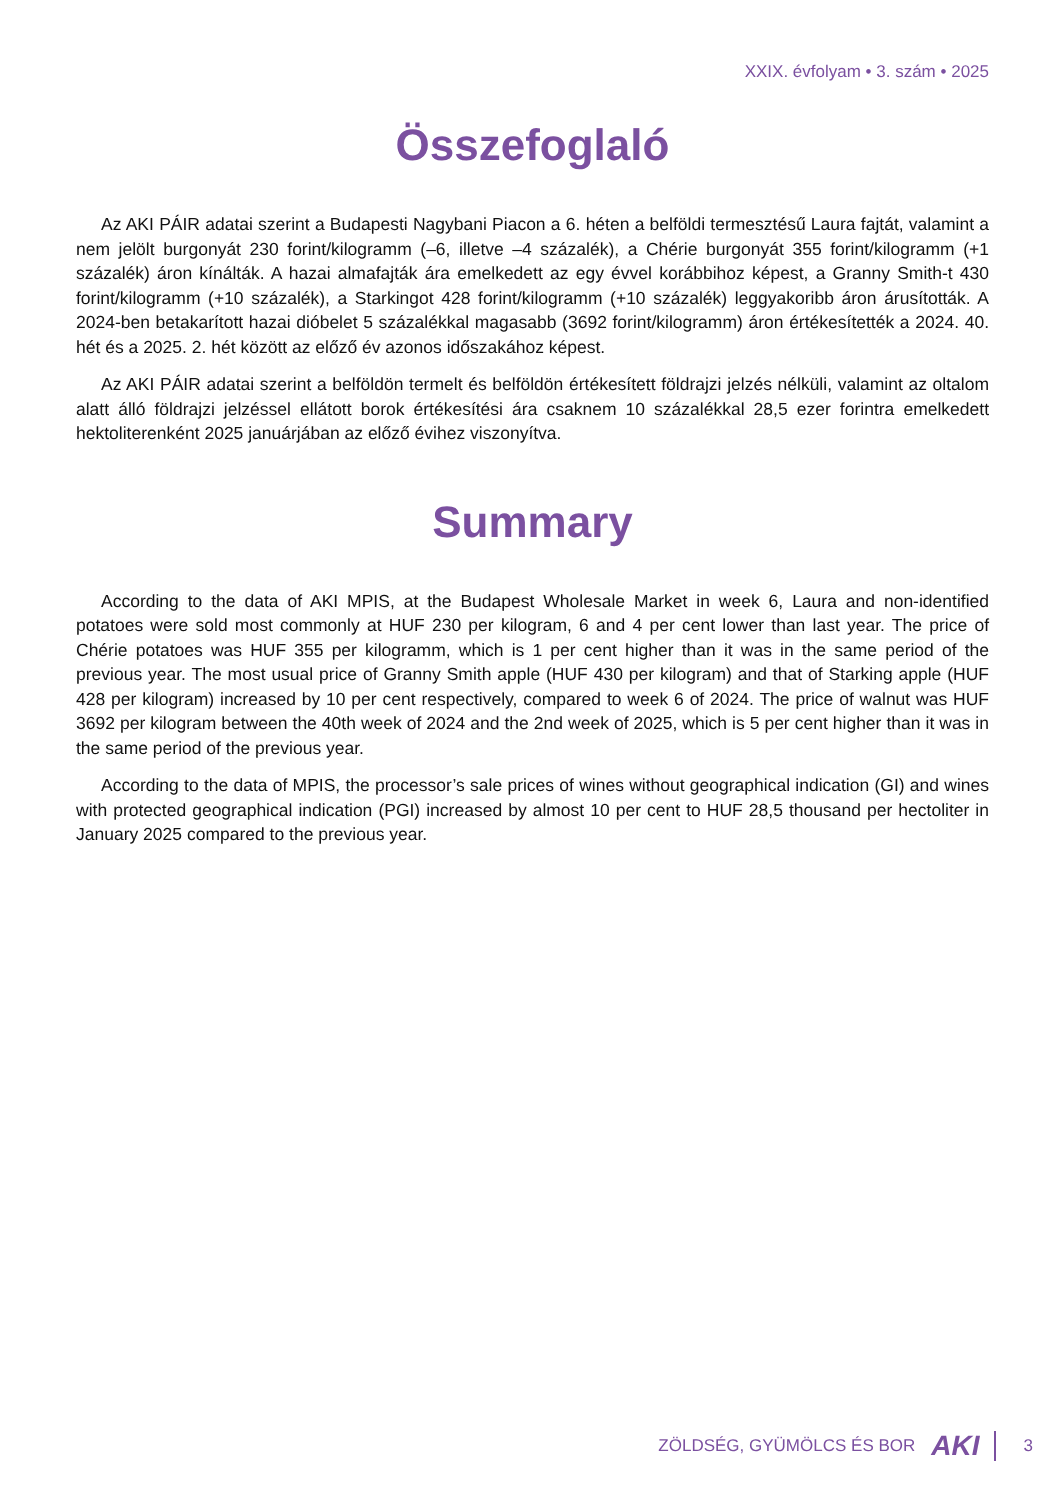XXIX. évfolyam • 3. szám • 2025
Összefoglaló
Az AKI PÁIR adatai szerint a Budapesti Nagybani Piacon a 6. héten a belföldi termesztésű Laura fajtát, valamint a nem jelölt burgonyát 230 forint/kilogramm (–6, illetve –4 százalék), a Chérie burgonyát 355 forint/kilogramm (+1 százalék) áron kínálták. A hazai almafajták ára emelkedett az egy évvel korábbihoz képest, a Granny Smith-t 430 forint/kilogramm (+10 százalék), a Starkingot 428 forint/kilogramm (+10 százalék) leggyakoribb áron árusították. A 2024-ben betakarított hazai dióbelet 5 százalékkal magasabb (3692 forint/kilogramm) áron értékesítették a 2024. 40. hét és a 2025. 2. hét között az előző év azonos időszakához képest.
Az AKI PÁIR adatai szerint a belföldön termelt és belföldön értékesített földrajzi jelzés nélküli, valamint az oltalom alatt álló földrajzi jelzéssel ellátott borok értékesítési ára csaknem 10 százalékkal 28,5 ezer forintra emelkedett hektoliterenként 2025 januárjában az előző évihez viszonyítva.
Summary
According to the data of AKI MPIS, at the Budapest Wholesale Market in week 6, Laura and non-identified potatoes were sold most commonly at HUF 230 per kilogram, 6 and 4 per cent lower than last year. The price of Chérie potatoes was HUF 355 per kilogramm, which is 1 per cent higher than it was in the same period of the previous year. The most usual price of Granny Smith apple (HUF 430 per kilogram) and that of Starking apple (HUF 428 per kilogram) increased by 10 per cent respectively, compared to week 6 of 2024. The price of walnut was HUF 3692 per kilogram between the 40th week of 2024 and the 2nd week of 2025, which is 5 per cent higher than it was in the same period of the previous year.
According to the data of MPIS, the processor’s sale prices of wines without geographical indication (GI) and wines with protected geographical indication (PGI) increased by almost 10 per cent to HUF 28,5 thousand per hectoliter in January 2025 compared to the previous year.
ZÖLDSÉG, GYÜMÖLCS ÉS BOR AKI 3